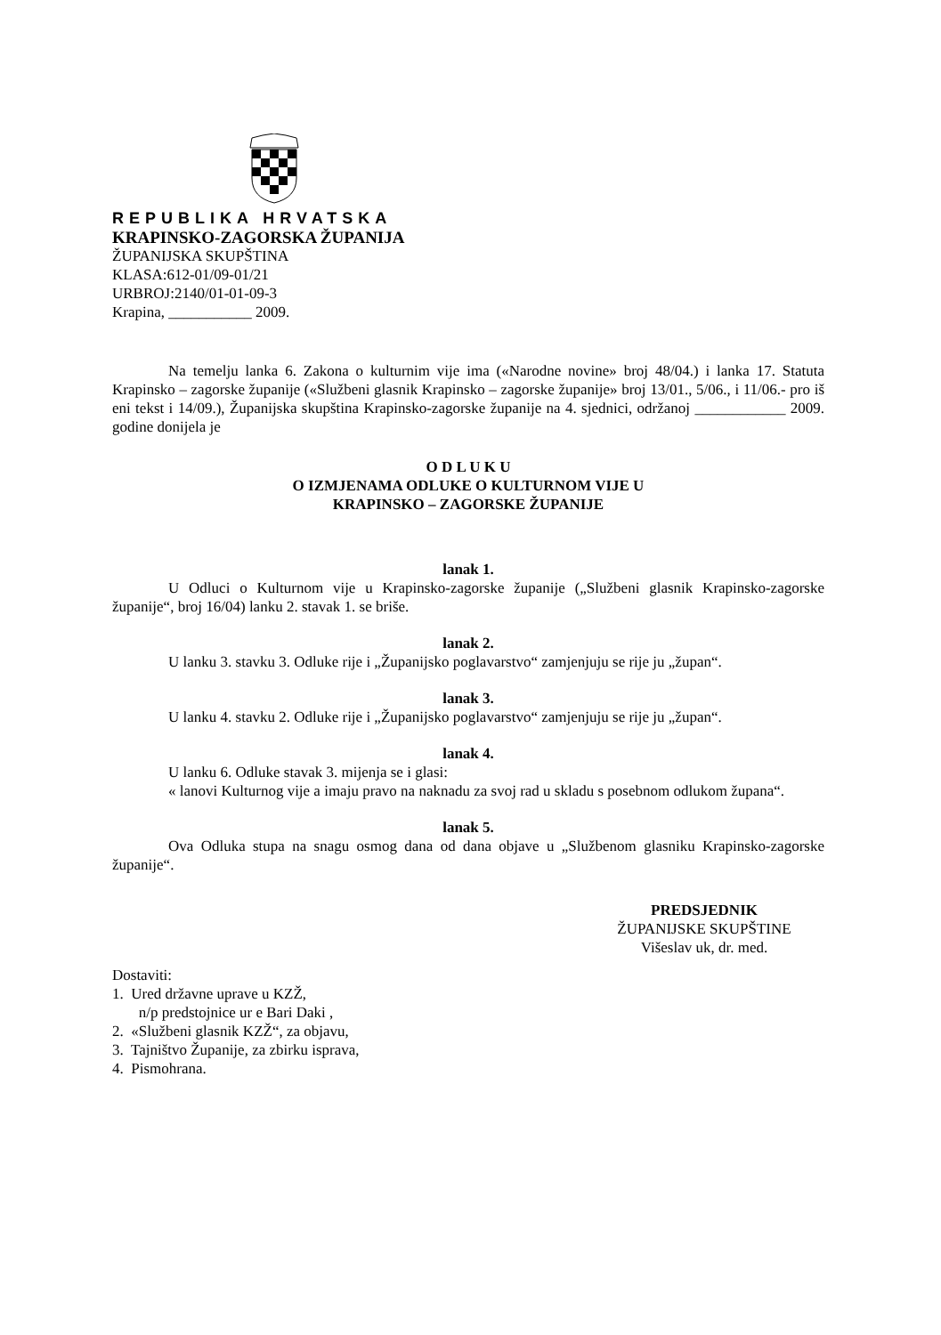REPUBLIKA HRVATSKA
KRAPINSKO-ZAGORSKA ŽUPANIJA
ŽUPANIJSKA SKUPŠTINA
KLASA:612-01/09-01/21
URBROJ:2140/01-01-09-3
Krapina, ___________ 2009.
Na temelju lanka 6. Zakona o kulturnim vije ima («Narodne novine» broj 48/04.) i lanka 17. Statuta Krapinsko – zagorske županije («Službeni glasnik Krapinsko – zagorske županije» broj 13/01., 5/06., i 11/06.- pro iš eni tekst i 14/09.), Županijska skupština Krapinsko-zagorske županije na 4. sjednici, održanoj ____________ 2009. godine donijela je
O D L U K U
O IZMJENAMA ODLUKE O KULTURNOM VIJE U
KRAPINSKO – ZAGORSKE ŽUPANIJE
lanak 1.
U Odluci o Kulturnom vije u Krapinsko-zagorske županije („Službeni glasnik Krapinsko-zagorske županije“, broj 16/04) lanku 2. stavak 1. se briše.
lanak 2.
U lanku 3. stavku 3. Odluke rije i „Županijsko poglavarstvo“ zamjenjuju se rije ju „župan“.
lanak 3.
U lanku 4. stavku 2. Odluke rije i „Županijsko poglavarstvo“ zamjenjuju se rije ju „župan“.
lanak 4.
U lanku 6. Odluke stavak 3. mijenja se i glasi:
« lanovi Kulturnog vije a imaju pravo na naknadu za svoj rad u skladu s posebnom odlukom župana“.
lanak 5.
Ova Odluka stupa na snagu osmog dana od dana objave u „Službenom glasniku Krapinsko-zagorske županije“.
PREDSJEDNIK
ŽUPANIJSKE SKUPŠTINE
Višeslav uk, dr. med.
Dostaviti:
1. Ured državne uprave u KZŽ,
n/p predstojnice ur e Bari Daki ,
2. «Službeni glasnik KZŽ“, za objavu,
3. Tajništvo Županije, za zbirku isprava,
4. Pismohrana.